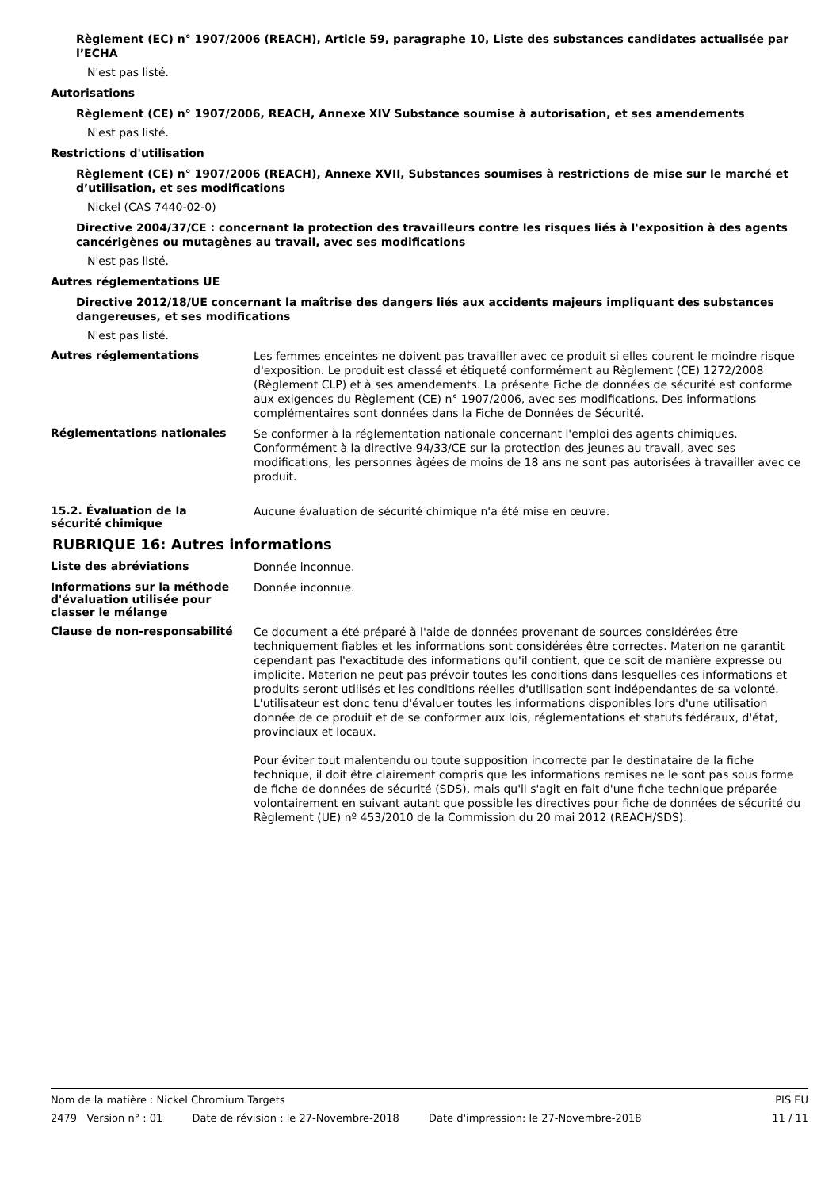Règlement (EC) n° 1907/2006 (REACH), Article 59, paragraphe 10, Liste des substances candidates actualisée par l’ECHA
N'est pas listé.
Autorisations
Règlement (CE) n° 1907/2006, REACH, Annexe XIV Substance soumise à autorisation, et ses amendements
N'est pas listé.
Restrictions d'utilisation
Règlement (CE) n° 1907/2006 (REACH), Annexe XVII, Substances soumises à restrictions de mise sur le marché et d’utilisation, et ses modifications
Nickel (CAS 7440-02-0)
Directive 2004/37/CE : concernant la protection des travailleurs contre les risques liés à l'exposition à des agents cancérigènes ou mutagènes au travail, avec ses modifications
N'est pas listé.
Autres réglementations UE
Directive 2012/18/UE concernant la maîtrise des dangers liés aux accidents majeurs impliquant des substances dangereuses, et ses modifications
N'est pas listé.
Autres réglementations
Les femmes enceintes ne doivent pas travailler avec ce produit si elles courent le moindre risque d'exposition. Le produit est classé et étiqueté conformément au Règlement (CE) 1272/2008 (Règlement CLP) et à ses amendements. La présente Fiche de données de sécurité est conforme aux exigences du Règlement (CE) n° 1907/2006, avec ses modifications. Des informations complémentaires sont données dans la Fiche de Données de Sécurité.
Réglementations nationales
Se conformer à la réglementation nationale concernant l'emploi des agents chimiques. Conformément à la directive 94/33/CE sur la protection des jeunes au travail, avec ses modifications, les personnes âgées de moins de 18 ans ne sont pas autorisées à travailler avec ce produit.
15.2. Évaluation de la
sécurité chimique
Aucune évaluation de sécurité chimique n'a été mise en œuvre.
RUBRIQUE 16: Autres informations
Liste des abréviations
Donnée inconnue.
Informations sur la méthode d'évaluation utilisée pour classer le mélange
Donnée inconnue.
Clause de non-responsabilité
Ce document a été préparé à l'aide de données provenant de sources considérées être techniquement fiables et les informations sont considérées être correctes. Materion ne garantit cependant pas l'exactitude des informations qu'il contient, que ce soit de manière expresse ou implicite. Materion ne peut pas prévoir toutes les conditions dans lesquelles ces informations et produits seront utilisés et les conditions réelles d'utilisation sont indépendantes de sa volonté. L'utilisateur est donc tenu d'évaluer toutes les informations disponibles lors d'une utilisation donnée de ce produit et de se conformer aux lois, réglementations et statuts fédéraux, d'état, provinciaux et locaux.
Pour éviter tout malentendu ou toute supposition incorrecte par le destinataire de la fiche technique, il doit être clairement compris que les informations remises ne le sont pas sous forme de fiche de données de sécurité (SDS), mais qu'il s'agit en fait d'une fiche technique préparée volontairement en suivant autant que possible les directives pour fiche de données de sécurité du Règlement (UE) nº 453/2010 de la Commission du 20 mai 2012 (REACH/SDS).
Nom de la matière : Nickel Chromium Targets PIS EU
2479 Version n° : 01 Date de révision : le 27-Novembre-2018 Date d'impression: le 27-Novembre-2018 11 / 11